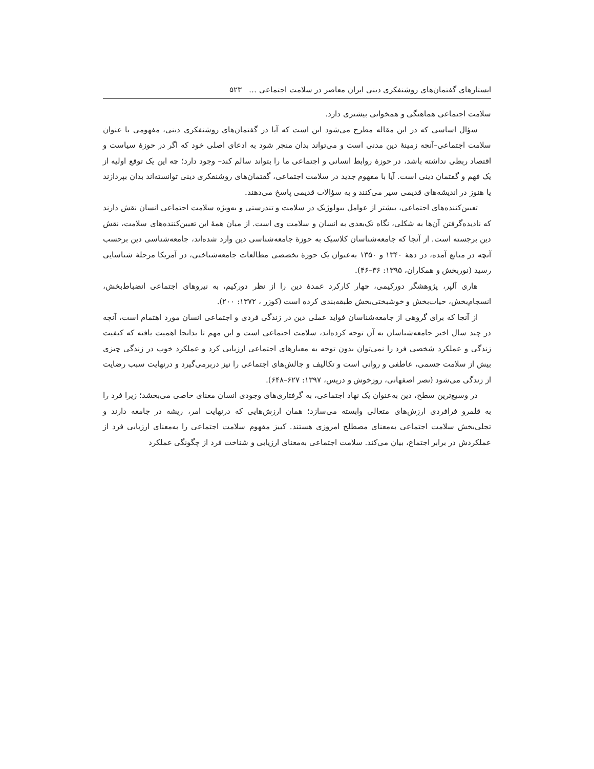ایستارهای گفتمان‌های روشنفکری دینی ایران معاصر در سلامت اجتماعی … ۵۲۳
سلامت اجتماعی هماهنگی و همخوانی بیشتری دارد.
سؤال اساسی که در این مقاله مطرح می‌شود این است که آیا در گفتمان‌های روشنفکری دینی، مفهومی با عنوان سلامت اجتماعی–آنچه زمینهٔ دین مدنی است و می‌تواند بدان منجر شود به ادعای اصلی خود که اگر در حوزهٔ سیاست و اقتصاد ربطی نداشته باشد، در حوزهٔ روابط انسانی و اجتماعی ما را بتواند سالم کند– وجود دارد؛ چه این یک توقع اولیه از یک فهم و گفتمان دینی است. آیا با مفهوم جدید در سلامت اجتماعی، گفتمان‌های روشنفکری دینی توانسته‌اند بدان بپردازند یا هنوز در اندیشه‌های قدیمی سیر می‌کنند و به سؤالات قدیمی پاسخ می‌دهند.
تعیین‌کننده‌های اجتماعی، بیشتر از عوامل بیولوژیک در سلامت و تندرستی و به‌ویژه سلامت اجتماعی انسان نقش دارند که نادیده‌گرفتن آن‌ها به شکلی، نگاه تک‌بعدی به انسان و سلامت وی است. از میان همهٔ این تعیین‌کننده‌های سلامت، نقش دین برجسته است. از آنجا که جامعه‌شناسان کلاسیک به حوزهٔ جامعه‌شناسی دین وارد شده‌اند، جامعه‌شناسی دین برحسب آنچه در منابع آمده، در دههٔ ۱۳۴۰ و ۱۳۵۰ به‌عنوان یک حوزهٔ تخصصی مطالعات جامعه‌شناختی، در آمریکا مرحلهٔ شناسایی رسید (نوربخش و همکاران، ۱۳۹۵: ۳۶–۴۶).
هاری آلپر، پژوهشگر دورکیمی، چهار کارکرد عمدهٔ دین را از نظر دورکیم، به نیروهای اجتماعی انضباط‌بخش، انسجام‌بخش، حیات‌بخش و خوشبختی‌بخش طبقه‌بندی کرده است (کوزر ، ۱۳۷۲: ۲۰۰).
از آنجا که برای گروهی از جامعه‌شناسان فواید عملی دین در زندگی فردی و اجتماعی انسان مورد اهتمام است، آنچه در چند سال اخیر جامعه‌شناسان به آن توجه کرده‌اند، سلامت اجتماعی است و این مهم تا بدانجا اهمیت یافته که کیفیت زندگی و عملکرد شخصی فرد را نمی‌توان بدون توجه به معیارهای اجتماعی ارزیابی کرد و عملکرد خوب در زندگی چیزی بیش از سلامت جسمی، عاطفی و روانی است و تکالیف و چالش‌های اجتماعی را نیز دربرمی‌گیرد و درنهایت سبب رضایت از زندگی می‌شود (نصر اصفهانی، روزخوش و دریس، ۱۳۹۷: ۶۲۷–۶۴۸).
در وسیع‌ترین سطح، دین به‌عنوان یک نهاد اجتماعی، به گرفتاری‌های وجودی انسان معنای خاصی می‌بخشد؛ زیرا فرد را به قلمرو فرافردی ارزش‌های متعالی وابسته می‌سازد؛ همان ارزش‌هایی که درنهایت امر، ریشه در جامعه دارند و تجلی‌بخش سلامت اجتماعی به‌معنای مصطلح امروزی هستند. کییز مفهوم سلامت اجتماعی را به‌معنای ارزیابی فرد از عملکردش در برابر اجتماع، بیان می‌کند. سلامت اجتماعی به‌معنای ارزیابی و شناخت فرد از چگونگی عملکرد